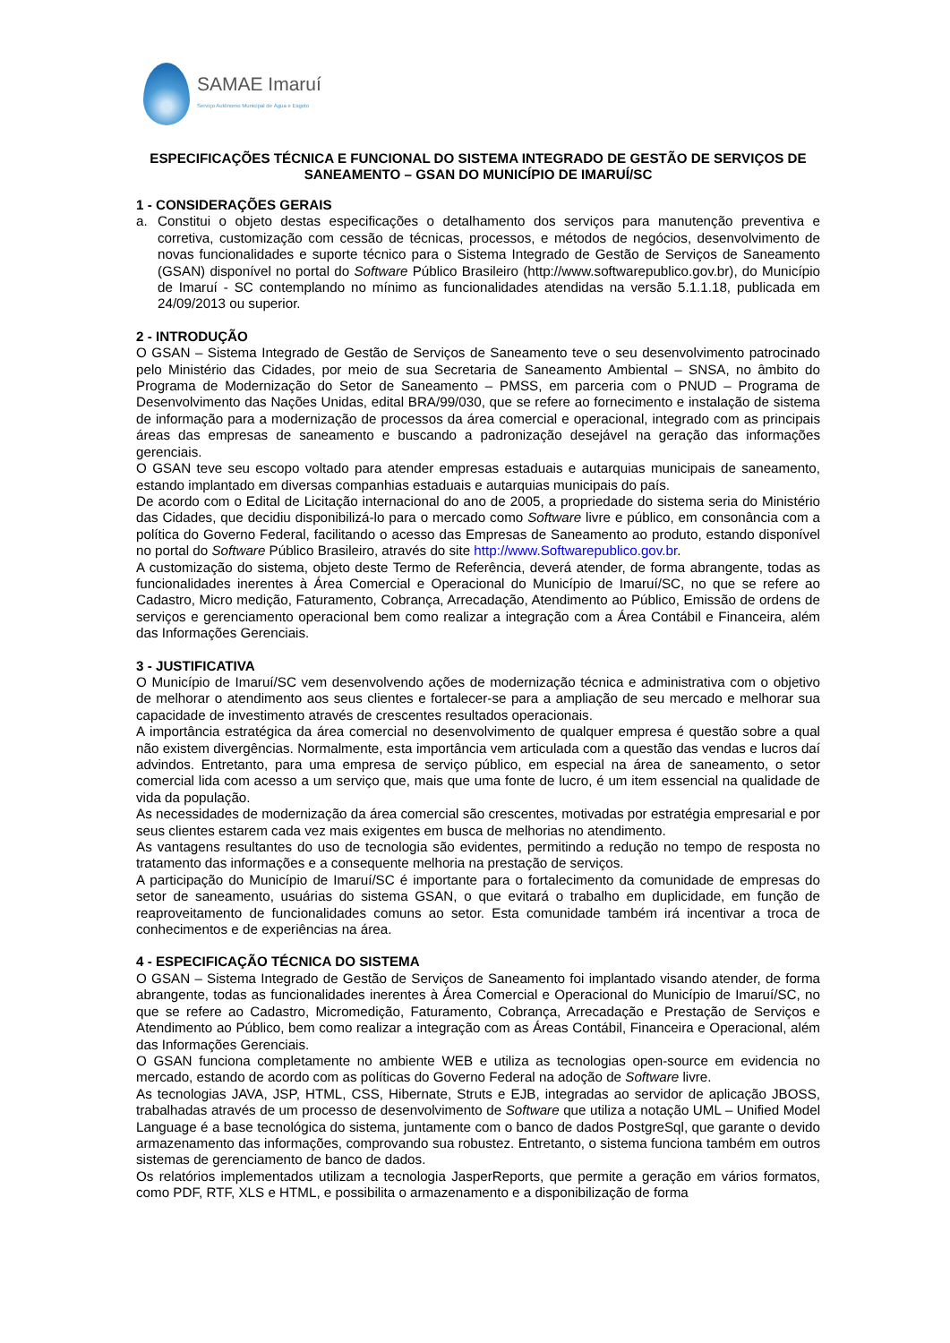SAMAE Imaruí
Serviço Autônomo Municipal de Água e Esgoto
ESPECIFICAÇÕES TÉCNICA E FUNCIONAL DO SISTEMA INTEGRADO DE GESTÃO DE SERVIÇOS DE SANEAMENTO – GSAN DO MUNICÍPIO DE IMARUÍ/SC
1 - CONSIDERAÇÕES GERAIS
a. Constitui o objeto destas especificações o detalhamento dos serviços para manutenção preventiva e corretiva, customização com cessão de técnicas, processos, e métodos de negócios, desenvolvimento de novas funcionalidades e suporte técnico para o Sistema Integrado de Gestão de Serviços de Saneamento (GSAN) disponível no portal do Software Público Brasileiro (http://www.softwarepublico.gov.br), do Município de Imaruí - SC contemplando no mínimo as funcionalidades atendidas na versão 5.1.1.18, publicada em 24/09/2013 ou superior.
2 - INTRODUÇÃO
O GSAN – Sistema Integrado de Gestão de Serviços de Saneamento teve o seu desenvolvimento patrocinado pelo Ministério das Cidades, por meio de sua Secretaria de Saneamento Ambiental – SNSA, no âmbito do Programa de Modernização do Setor de Saneamento – PMSS, em parceria com o PNUD – Programa de Desenvolvimento das Nações Unidas, edital BRA/99/030, que se refere ao fornecimento e instalação de sistema de informação para a modernização de processos da área comercial e operacional, integrado com as principais áreas das empresas de saneamento e buscando a padronização desejável na geração das informações gerenciais.
O GSAN teve seu escopo voltado para atender empresas estaduais e autarquias municipais de saneamento, estando implantado em diversas companhias estaduais e autarquias municipais do país.
De acordo com o Edital de Licitação internacional do ano de 2005, a propriedade do sistema seria do Ministério das Cidades, que decidiu disponibilizá-lo para o mercado como Software livre e público, em consonância com a política do Governo Federal, facilitando o acesso das Empresas de Saneamento ao produto, estando disponível no portal do Software Público Brasileiro, através do site http://www.Softwarepublico.gov.br.
A customização do sistema, objeto deste Termo de Referência, deverá atender, de forma abrangente, todas as funcionalidades inerentes à Área Comercial e Operacional do Município de Imaruí/SC, no que se refere ao Cadastro, Micro medição, Faturamento, Cobrança, Arrecadação, Atendimento ao Público, Emissão de ordens de serviços e gerenciamento operacional bem como realizar a integração com a Área Contábil e Financeira, além das Informações Gerenciais.
3 - JUSTIFICATIVA
O Município de Imaruí/SC vem desenvolvendo ações de modernização técnica e administrativa com o objetivo de melhorar o atendimento aos seus clientes e fortalecer-se para a ampliação de seu mercado e melhorar sua capacidade de investimento através de crescentes resultados operacionais.
A importância estratégica da área comercial no desenvolvimento de qualquer empresa é questão sobre a qual não existem divergências. Normalmente, esta importância vem articulada com a questão das vendas e lucros daí advindos. Entretanto, para uma empresa de serviço público, em especial na área de saneamento, o setor comercial lida com acesso a um serviço que, mais que uma fonte de lucro, é um item essencial na qualidade de vida da população.
As necessidades de modernização da área comercial são crescentes, motivadas por estratégia empresarial e por seus clientes estarem cada vez mais exigentes em busca de melhorias no atendimento.
As vantagens resultantes do uso de tecnologia são evidentes, permitindo a redução no tempo de resposta no tratamento das informações e a consequente melhoria na prestação de serviços.
A participação do Município de Imaruí/SC é importante para o fortalecimento da comunidade de empresas do setor de saneamento, usuárias do sistema GSAN, o que evitará o trabalho em duplicidade, em função de reaproveitamento de funcionalidades comuns ao setor. Esta comunidade também irá incentivar a troca de conhecimentos e de experiências na área.
4 - ESPECIFICAÇÃO TÉCNICA DO SISTEMA
O GSAN – Sistema Integrado de Gestão de Serviços de Saneamento foi implantado visando atender, de forma abrangente, todas as funcionalidades inerentes à Área Comercial e Operacional do Município de Imaruí/SC, no que se refere ao Cadastro, Micromedição, Faturamento, Cobrança, Arrecadação e Prestação de Serviços e Atendimento ao Público, bem como realizar a integração com as Áreas Contábil, Financeira e Operacional, além das Informações Gerenciais.
O GSAN funciona completamente no ambiente WEB e utiliza as tecnologias open-source em evidencia no mercado, estando de acordo com as políticas do Governo Federal na adoção de Software livre.
As tecnologias JAVA, JSP, HTML, CSS, Hibernate, Struts e EJB, integradas ao servidor de aplicação JBOSS, trabalhadas através de um processo de desenvolvimento de Software que utiliza a notação UML – Unified Model Language é a base tecnológica do sistema, juntamente com o banco de dados PostgreSql, que garante o devido armazenamento das informações, comprovando sua robustez. Entretanto, o sistema funciona também em outros sistemas de gerenciamento de banco de dados.
Os relatórios implementados utilizam a tecnologia JasperReports, que permite a geração em vários formatos, como PDF, RTF, XLS e HTML, e possibilita o armazenamento e a disponibilização de forma